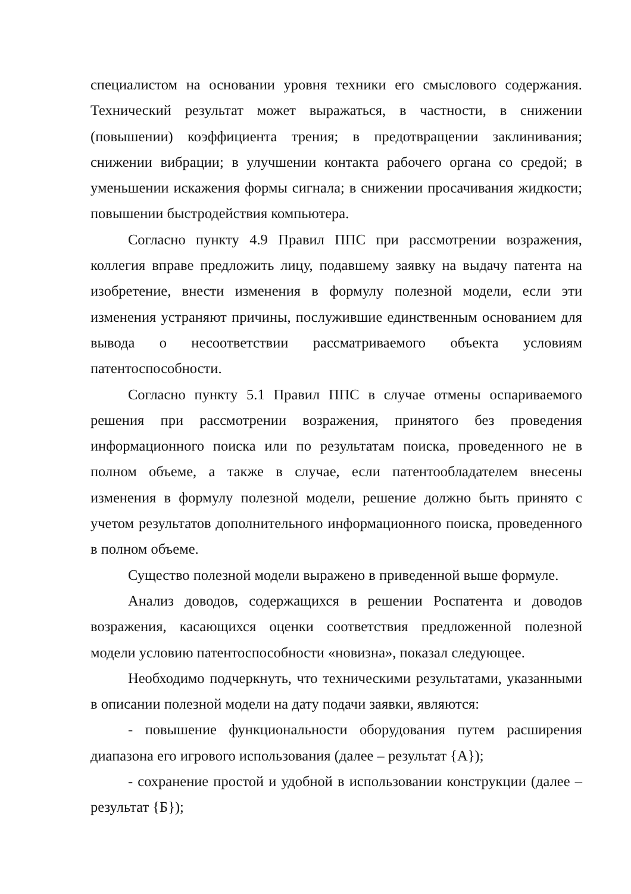специалистом на основании уровня техники его смыслового содержания. Технический результат может выражаться, в частности, в снижении (повышении) коэффициента трения; в предотвращении заклинивания; снижении вибрации; в улучшении контакта рабочего органа со средой; в уменьшении искажения формы сигнала; в снижении просачивания жидкости; повышении быстродействия компьютера.
Согласно пункту 4.9 Правил ППС при рассмотрении возражения, коллегия вправе предложить лицу, подавшему заявку на выдачу патента на изобретение, внести изменения в формулу полезной модели, если эти изменения устраняют причины, послужившие единственным основанием для вывода о несоответствии рассматриваемого объекта условиям патентоспособности.
Согласно пункту 5.1 Правил ППС в случае отмены оспариваемого решения при рассмотрении возражения, принятого без проведения информационного поиска или по результатам поиска, проведенного не в полном объеме, а также в случае, если патентообладателем внесены изменения в формулу полезной модели, решение должно быть принято с учетом результатов дополнительного информационного поиска, проведенного в полном объеме.
Существо полезной модели выражено в приведенной выше формуле.
Анализ доводов, содержащихся в решении Роспатента и доводов возражения, касающихся оценки соответствия предложенной полезной модели условию патентоспособности «новизна», показал следующее.
Необходимо подчеркнуть, что техническими результатами, указанными в описании полезной модели на дату подачи заявки, являются:
- повышение функциональности оборудования путем расширения диапазона его игрового использования (далее – результат {А});
- сохранение простой и удобной в использовании конструкции (далее – результат {Б});